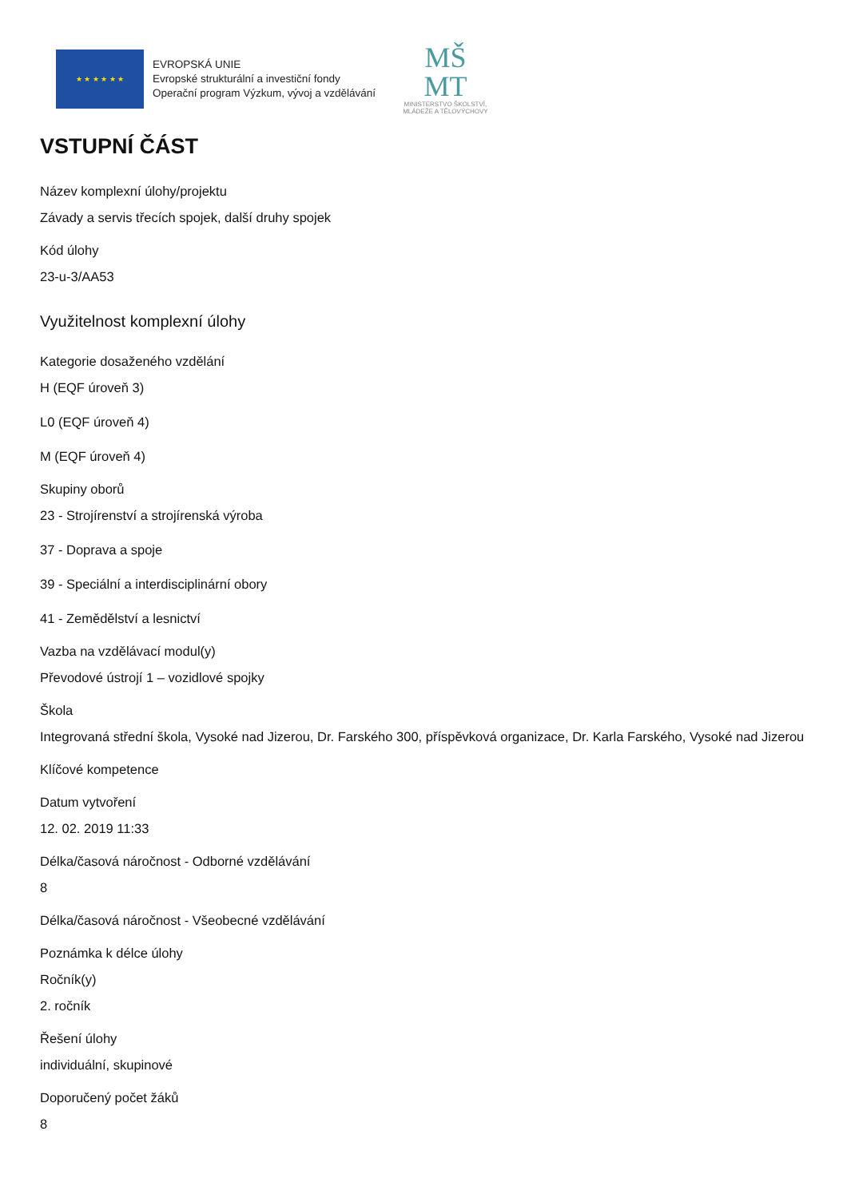★ ★ ★ ★ ★ ★
EVROPSKÁ UNIE
Evropské strukturální a investiční fondy
Operační program Výzkum, vývoj a vzdělávání
MŠ
MT
MINISTERSTVO ŠKOLSTVÍ,
MLÁDEŽE A TĚLOVÝCHOVY
VSTUPNÍ ČÁST
Název komplexní úlohy/projektu
Závady a servis třecích spojek, další druhy spojek
Kód úlohy
23-u-3/AA53
Využitelnost komplexní úlohy
Kategorie dosaženého vzdělání
H (EQF úroveň 3)
L0 (EQF úroveň 4)
M (EQF úroveň 4)
Skupiny oborů
23 - Strojírenství a strojírenská výroba
37 - Doprava a spoje
39 - Speciální a interdisciplinární obory
41 - Zemědělství a lesnictví
Vazba na vzdělávací modul(y)
Převodové ústrojí 1 – vozidlové spojky
Škola
Integrovaná střední škola, Vysoké nad Jizerou, Dr. Farského 300, příspěvková organizace, Dr. Karla Farského, Vysoké nad Jizerou
Klíčové kompetence
Datum vytvoření
12. 02. 2019 11:33
Délka/časová náročnost - Odborné vzdělávání
8
Délka/časová náročnost - Všeobecné vzdělávání
Poznámka k délce úlohy
Ročník(y)
2. ročník
Řešení úlohy
individuální, skupinové
Doporučený počet žáků
8